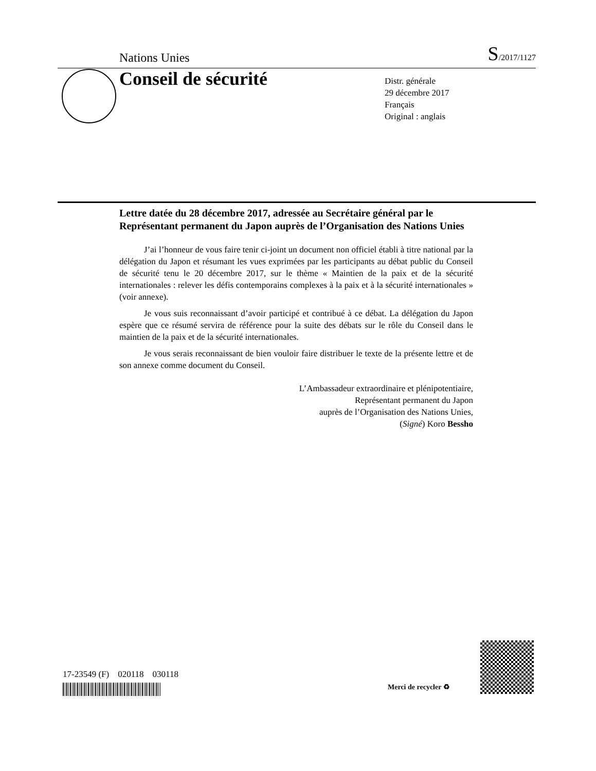Nations Unies S/2017/1127
Conseil de sécurité
Distr. générale
29 décembre 2017
Français
Original : anglais
Lettre datée du 28 décembre 2017, adressée au Secrétaire général par le Représentant permanent du Japon auprès de l’Organisation des Nations Unies
J’ai l’honneur de vous faire tenir ci-joint un document non officiel établi à titre national par la délégation du Japon et résumant les vues exprimées par les participants au débat public du Conseil de sécurité tenu le 20 décembre 2017, sur le thème « Maintien de la paix et de la sécurité internationales : relever les défis contemporains complexes à la paix et à la sécurité internationales » (voir annexe).
Je vous suis reconnaissant d’avoir participé et contribué à ce débat. La délégation du Japon espère que ce résumé servira de référence pour la suite des débats sur le rôle du Conseil dans le maintien de la paix et de la sécurité internationales.
Je vous serais reconnaissant de bien vouloir faire distribuer le texte de la présente lettre et de son annexe comme document du Conseil.
L’Ambassadeur extraordinaire et plénipotentiaire,
Représentant permanent du Japon
auprès de l’Organisation des Nations Unies,
(Signé) Koro Bessho
17-23549 (F) 020118 030118
Merci de recycler ♻